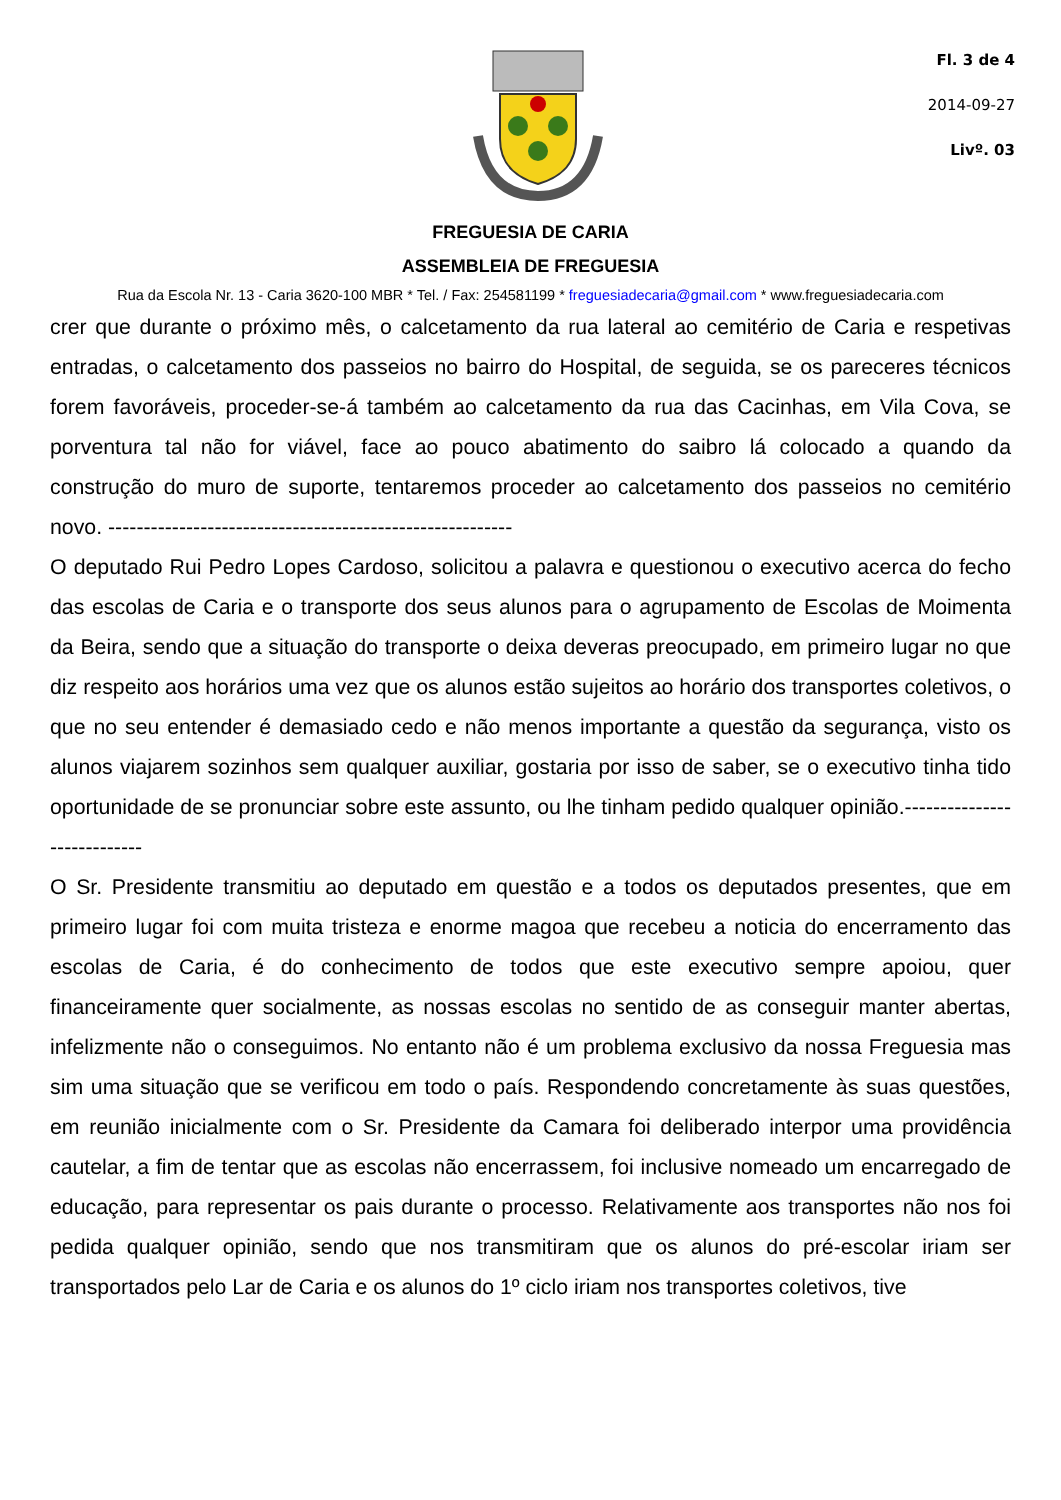Fl. 3 de 4
2014-09-27
Livº. 03
FREGUESIA DE CARIA
ASSEMBLEIA DE FREGUESIA
Rua da Escola Nr. 13 - Caria 3620-100 MBR * Tel. / Fax: 254581199 * freguesiadecaria@gmail.com * www.freguesiadecaria.com
crer que durante o próximo mês, o calcetamento da rua lateral ao cemitério de Caria e respetivas entradas, o calcetamento dos passeios no bairro do Hospital, de seguida, se os pareceres técnicos forem favoráveis, proceder-se-á também ao calcetamento da rua das Cacinhas, em Vila Cova, se porventura tal não for viável, face ao pouco abatimento do saibro lá colocado a quando da construção do muro de suporte, tentaremos proceder ao calcetamento dos passeios no cemitério novo. ---------------------------------------------------------
O deputado Rui Pedro Lopes Cardoso, solicitou a palavra e questionou o executivo acerca do fecho das escolas de Caria e o transporte dos seus alunos para o agrupamento de Escolas de Moimenta da Beira, sendo que a situação do transporte o deixa deveras preocupado, em primeiro lugar no que diz respeito aos horários uma vez que os alunos estão sujeitos ao horário dos transportes coletivos, o que no seu entender é demasiado cedo e não menos importante a questão da segurança, visto os alunos viajarem sozinhos sem qualquer auxiliar, gostaria por isso de saber, se o executivo tinha tido oportunidade de se pronunciar sobre este assunto, ou lhe tinham pedido qualquer opinião.----------------------------
O Sr. Presidente transmitiu ao deputado em questão e a todos os deputados presentes, que em primeiro lugar foi com muita tristeza e enorme magoa que recebeu a noticia do encerramento das escolas de Caria, é do conhecimento de todos que este executivo sempre apoiou, quer financeiramente quer socialmente, as nossas escolas no sentido de as conseguir manter abertas, infelizmente não o conseguimos. No entanto não é um problema exclusivo da nossa Freguesia mas sim uma situação que se verificou em todo o país. Respondendo concretamente às suas questões, em reunião inicialmente com o Sr. Presidente da Camara foi deliberado interpor uma providência cautelar, a fim de tentar que as escolas não encerrassem, foi inclusive nomeado um encarregado de educação, para representar os pais durante o processo. Relativamente aos transportes não nos foi pedida qualquer opinião, sendo que nos transmitiram que os alunos do pré-escolar iriam ser transportados pelo Lar de Caria e os alunos do 1º ciclo iriam nos transportes coletivos, tive